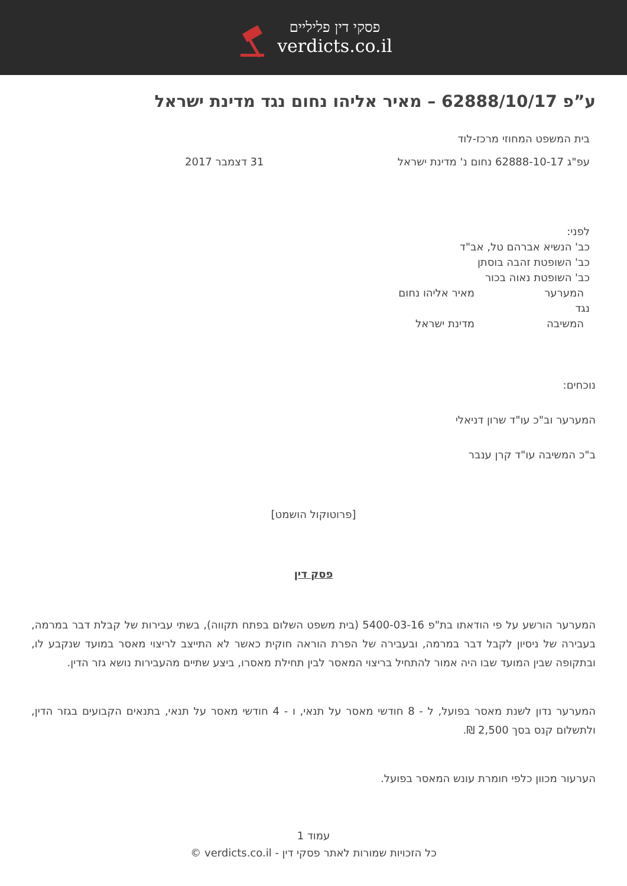פסקי דין פליליים
verdicts.co.il
ע”פ 62888/10/17 – מאיר אליהו נחום נגד מדינת ישראל
בית המשפט המחוזי מרכז-לוד
עפ"ג 62888-10-17 נחום נ' מדינת ישראל 31 דצמבר 2017
לפני:
כב' הנשיא אברהם טל, אב"ד
כב' השופטת זהבה בוסתן
כב' השופטת נאוה בכור
המערער מאיר אליהו נחום
נגד
המשיבה מדינת ישראל
נוכחים:
המערער וב"כ עו"ד שרון דניאלי
ב"כ המשיבה עו"ד קרן ענבר
[פרוטוקול הושמט]
פסק דין
המערער הורשע על פי הודאתו בת"פ 5400-03-16 (בית משפט השלום בפתח תקווה), בשתי עבירות של קבלת דבר במרמה, בעבירה של ניסיון לקבל דבר במרמה, ובעבירה של הפרת הוראה חוקית כאשר לא התייצב לריצוי מאסר במועד שנקבע לו, ובתקופה שבין המועד שבו היה אמור להתחיל בריצוי המאסר לבין תחילת מאסרו, ביצע שתיים מהעבירות נושא גזר הדין.
המערער נדון לשנת מאסר בפועל, ל - 8 חודשי מאסר על תנאי, ו - 4 חודשי מאסר על תנאי, בתנאים הקבועים בגזר הדין, ולתשלום קנס בסך 2,500 ₪.
הערעור מכוון כלפי חומרת עונש המאסר בפועל.
עמוד 1
כל הזכויות שמורות לאתר פסקי דין - verdicts.co.il ©